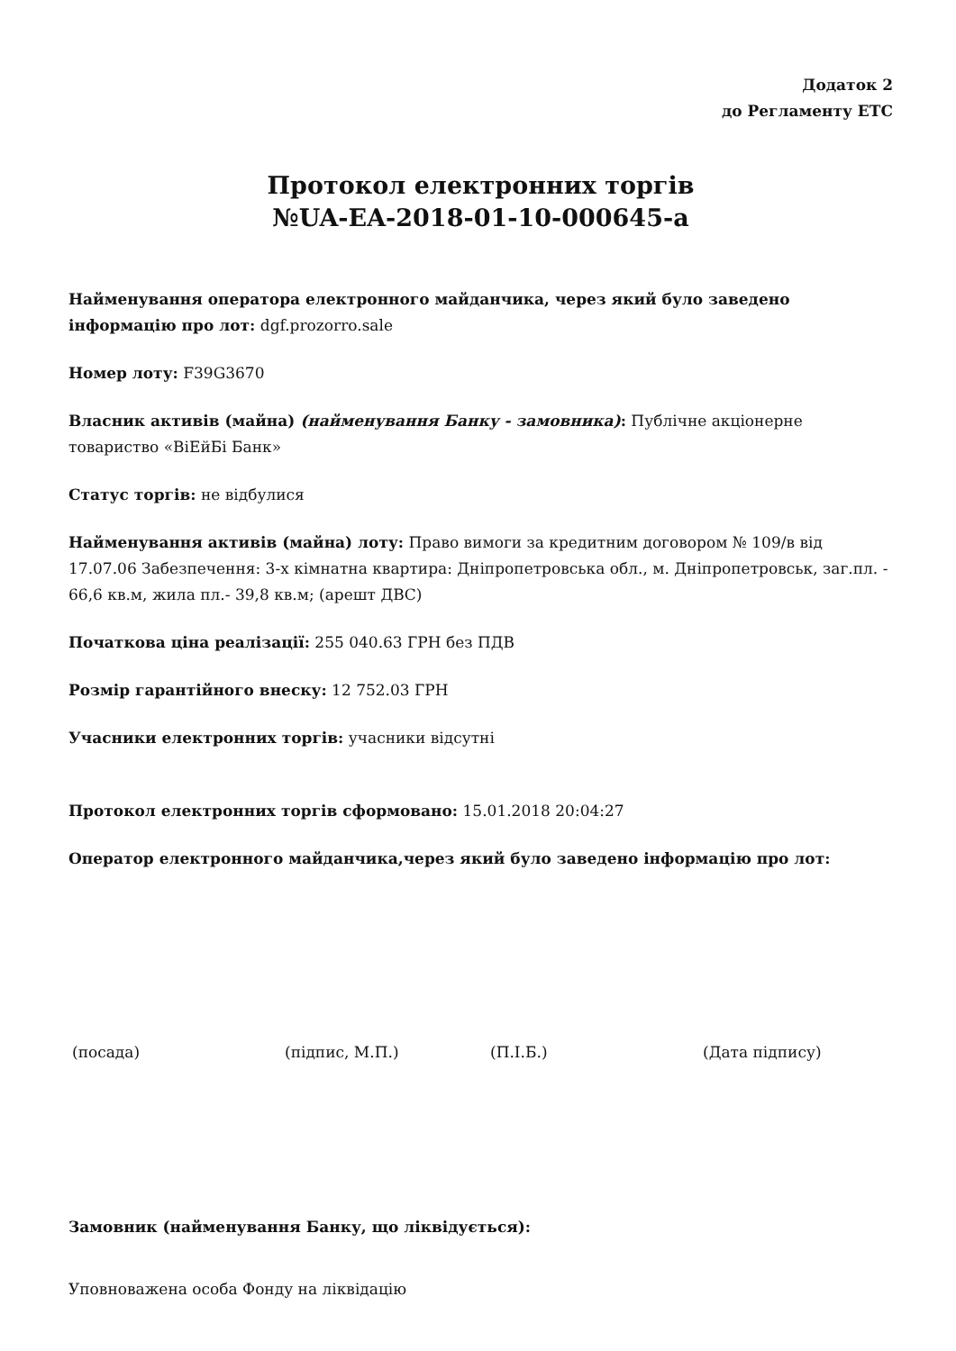Додаток 2
до Регламенту ЕТС
Протокол електронних торгів
№UA-EA-2018-01-10-000645-a
Найменування оператора електронного майданчика, через який було заведено інформацію про лот: dgf.prozorro.sale
Номер лоту: F39G3670
Власник активів (майна) (найменування Банку - замовника): Публічне акціонерне товариство «ВіЕйБі Банк»
Статус торгів: не відбулися
Найменування активів (майна) лоту: Право вимоги за кредитним договором № 109/в від 17.07.06 Забезпечення: 3-х кімнатна квартира: Дніпропетровська обл., м. Дніпропетровськ, заг.пл. - 66,6 кв.м, жила пл.- 39,8 кв.м; (арешт ДВС)
Початкова ціна реалізації: 255 040.63 ГРН без ПДВ
Розмір гарантійного внеску: 12 752.03 ГРН
Учасники електронних торгів: учасники відсутні
Протокол електронних торгів сформовано: 15.01.2018 20:04:27
Оператор електронного майданчика,через який було заведено інформацію про лот:
(посада) (підпис, М.П.) (П.І.Б.) (Дата підпису)
Замовник (найменування Банку, що ліквідується):
Уповноважена особа Фонду на ліквідацію